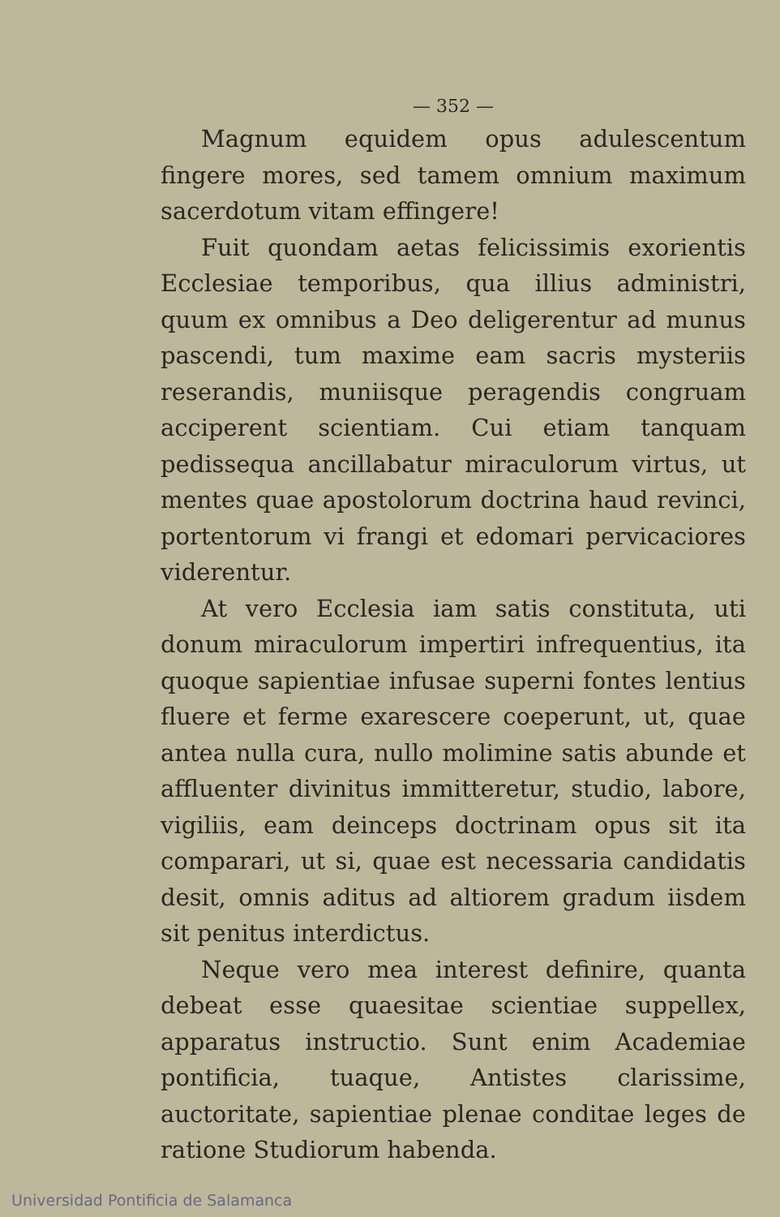— 352 —
Magnum equidem opus adulescentum fingere mores, sed tamem omnium maximum sacerdotum vitam effingere!
Fuit quondam aetas felicissimis exorientis Ecclesiae temporibus, qua illius administri, quum ex omnibus a Deo deligerentur ad munus pascendi, tum maxime eam sacris mysteriis reserandis, muniisque peragendis congruam acciperent scientiam. Cui etiam tanquam pedissequa ancillabatur miraculorum virtus, ut mentes quae apostolorum doctrina haud revinci, portentorum vi frangi et edomari pervicaciores viderentur.
At vero Ecclesia iam satis constituta, uti donum miraculorum impertiri infrequentius, ita quoque sapientiae infusae superni fontes lentius fluere et ferme exarescere coeperunt, ut, quae antea nulla cura, nullo molimine satis abunde et affluenter divinitus immitteretur, studio, labore, vigiliis, eam deinceps doctrinam opus sit ita comparari, ut si, quae est necessaria candidatis desit, omnis aditus ad altiorem gradum iisdem sit penitus interdictus.
Neque vero mea interest definire, quanta debeat esse quaesitae scientiae suppellex, apparatus instructio. Sunt enim Academiae pontificia, tuaque, Antistes clarissime, auctoritate, sapientiae plenae conditae leges de ratione Studiorum habenda.
Universidad Pontificia de Salamanca